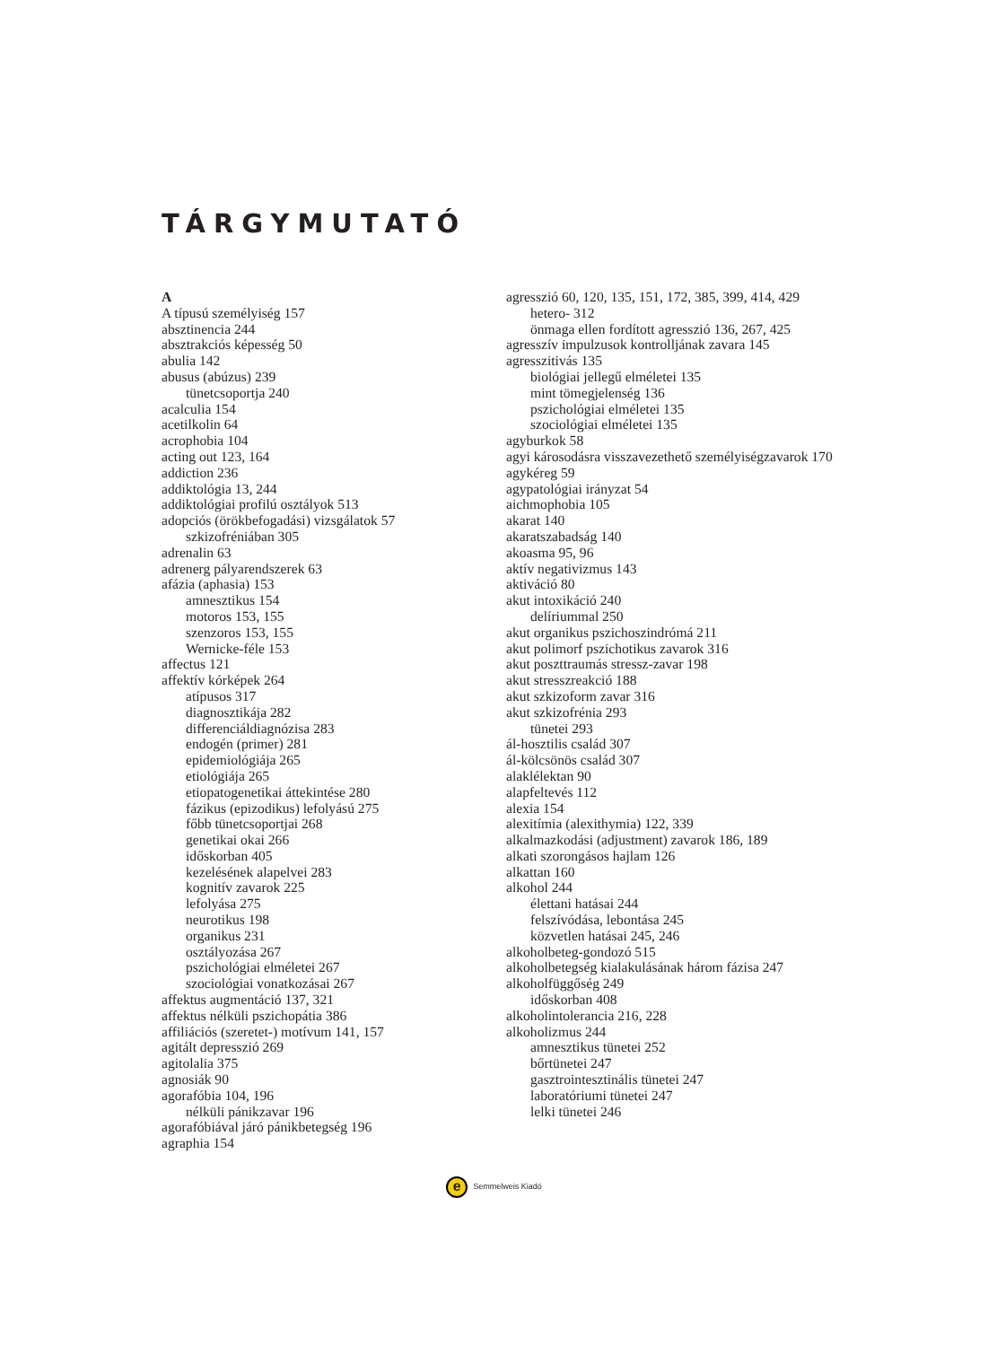TÁRGYMUTATÓ
A
A típusú személyiség 157
absztinencia 244
absztrakciós képesség 50
abulia 142
abusus (abúzus) 239
tünetcsoportja 240
acalculia 154
acetilkolin 64
acrophobia 104
acting out 123, 164
addiction 236
addiktológia 13, 244
addiktológiai profilú osztályok 513
adopciós (örökbefogadási) vizsgálatok 57
szkizofréniában 305
adrenalin 63
adrenerg pályarendszerek 63
afázia (aphasia) 153
amnesztikus 154
motoros 153, 155
szenzoros 153, 155
Wernicke-féle 153
affectus 121
affektív kórképek 264
atípusos 317
diagnosztikája 282
differenciáldiagnózisa 283
endogén (primer) 281
epidemiológiája 265
etiológiája 265
etiopatogenetikai áttekintése 280
fázikus (epizodikus) lefolyású 275
főbb tünetcsoportjai 268
genetikai okai 266
időskorban 405
kezelésének alapelvei 283
kognitív zavarok 225
lefolyása 275
neurotikus 198
organikus 231
osztályozása 267
pszichológiai elméletei 267
szociológiai vonatkozásai 267
affektus augmentáció 137, 321
affektus nélküli pszichopátia 386
affiliációs (szeretet-) motívum 141, 157
agitált depresszió 269
agitolalia 375
agnosiák 90
agorafóbia 104, 196
nélküli pánikzavar 196
agorafóbiával járó pánikbetegség 196
agraphia 154
agresszió 60, 120, 135, 151, 172, 385, 399, 414, 429
hetero- 312
önmaga ellen fordított agresszió 136, 267, 425
agresszív impulzusok kontrolljának zavara 145
agresszitivás 135
biológiai jellegű elméletei 135
mint tömegjelenség 136
pszichológiai elméletei 135
szociológiai elméletei 135
agyburkok 58
agyi károsodásra visszavezethető személyiségzavarok 170
agykéreg 59
agypatológiai irányzat 54
aichmophobia 105
akarat 140
akaratszabadság 140
akoasma 95, 96
aktív negativizmus 143
aktiváció 80
akut intoxikáció 240
delíriummal 250
akut organikus pszichoszindrómá 211
akut polimorf pszichotikus zavarok 316
akut poszttraumás stressz-zavar 198
akut stresszreakció 188
akut szkizoform zavar 316
akut szkizofrénia 293
tünetei 293
ál-hosztilis család 307
ál-kölcsönös család 307
alaklélektan 90
alapfeltevés 112
alexia 154
alexitímia (alexithymia) 122, 339
alkalmazkodási (adjustment) zavarok 186, 189
alkati szorongásos hajlam 126
alkattan 160
alkohol 244
élettani hatásai 244
felszívódása, lebontása 245
közvetlen hatásai 245, 246
alkoholbeteg-gondozó 515
alkoholbetegség kialakulásának három fázisa 247
alkoholfüggőség 249
időskorban 408
alkoholintolerancia 216, 228
alkoholizmus 244
amnesztikus tünetei 252
bőrtünetei 247
gasztrointesztinális tünetei 247
laboratóriumi tünetei 247
lelki tünetei 246
e Semmelweis Kiadó